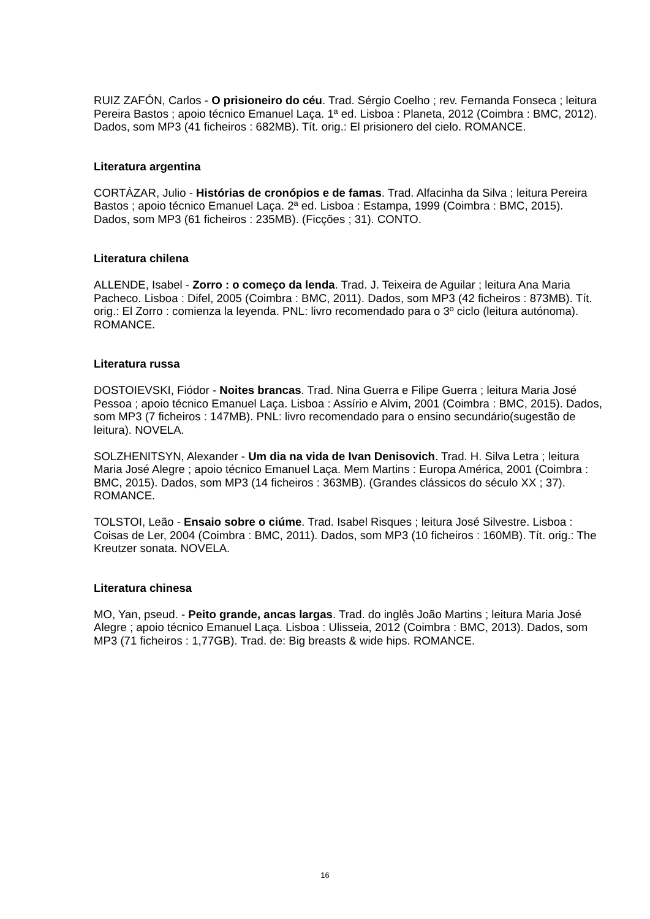RUIZ ZAFÓN, Carlos - O prisioneiro do céu. Trad. Sérgio Coelho ; rev. Fernanda Fonseca ; leitura Pereira Bastos ; apoio técnico Emanuel Laça. 1ª ed. Lisboa : Planeta, 2012 (Coimbra : BMC, 2012). Dados, som MP3 (41 ficheiros : 682MB). Tít. orig.: El prisionero del cielo. ROMANCE.
Literatura argentina
CORTÁZAR, Julio - Histórias de cronópios e de famas. Trad. Alfacinha da Silva ; leitura Pereira Bastos ; apoio técnico Emanuel Laça. 2ª ed. Lisboa : Estampa, 1999 (Coimbra : BMC, 2015). Dados, som MP3 (61 ficheiros : 235MB). (Ficções ; 31). CONTO.
Literatura chilena
ALLENDE, Isabel - Zorro : o começo da lenda. Trad. J. Teixeira de Aguilar ; leitura Ana Maria Pacheco. Lisboa : Difel, 2005 (Coimbra : BMC, 2011). Dados, som MP3 (42 ficheiros : 873MB). Tít. orig.: El Zorro : comienza la leyenda. PNL: livro recomendado para o 3º ciclo (leitura autónoma). ROMANCE.
Literatura russa
DOSTOIEVSKI, Fiódor - Noites brancas. Trad. Nina Guerra e Filipe Guerra ; leitura Maria José Pessoa ; apoio técnico Emanuel Laça. Lisboa : Assírio e Alvim, 2001 (Coimbra : BMC, 2015). Dados, som MP3 (7 ficheiros : 147MB). PNL: livro recomendado para o ensino secundário(sugestão de leitura). NOVELA.
SOLZHENITSYN, Alexander - Um dia na vida de Ivan Denisovich. Trad. H. Silva Letra ; leitura Maria José Alegre ; apoio técnico Emanuel Laça. Mem Martins : Europa América, 2001 (Coimbra : BMC, 2015). Dados, som MP3 (14 ficheiros : 363MB). (Grandes clássicos do século XX ; 37). ROMANCE.
TOLSTOI, Leão - Ensaio sobre o ciúme. Trad. Isabel Risques ; leitura José Silvestre. Lisboa : Coisas de Ler, 2004 (Coimbra : BMC, 2011). Dados, som MP3 (10 ficheiros : 160MB). Tít. orig.: The Kreutzer sonata. NOVELA.
Literatura chinesa
MO, Yan, pseud. - Peito grande, ancas largas. Trad. do inglês João Martins ; leitura Maria José Alegre ; apoio técnico Emanuel Laça. Lisboa : Ulisseia, 2012 (Coimbra : BMC, 2013). Dados, som MP3 (71 ficheiros : 1,77GB). Trad. de: Big breasts & wide hips. ROMANCE.
16